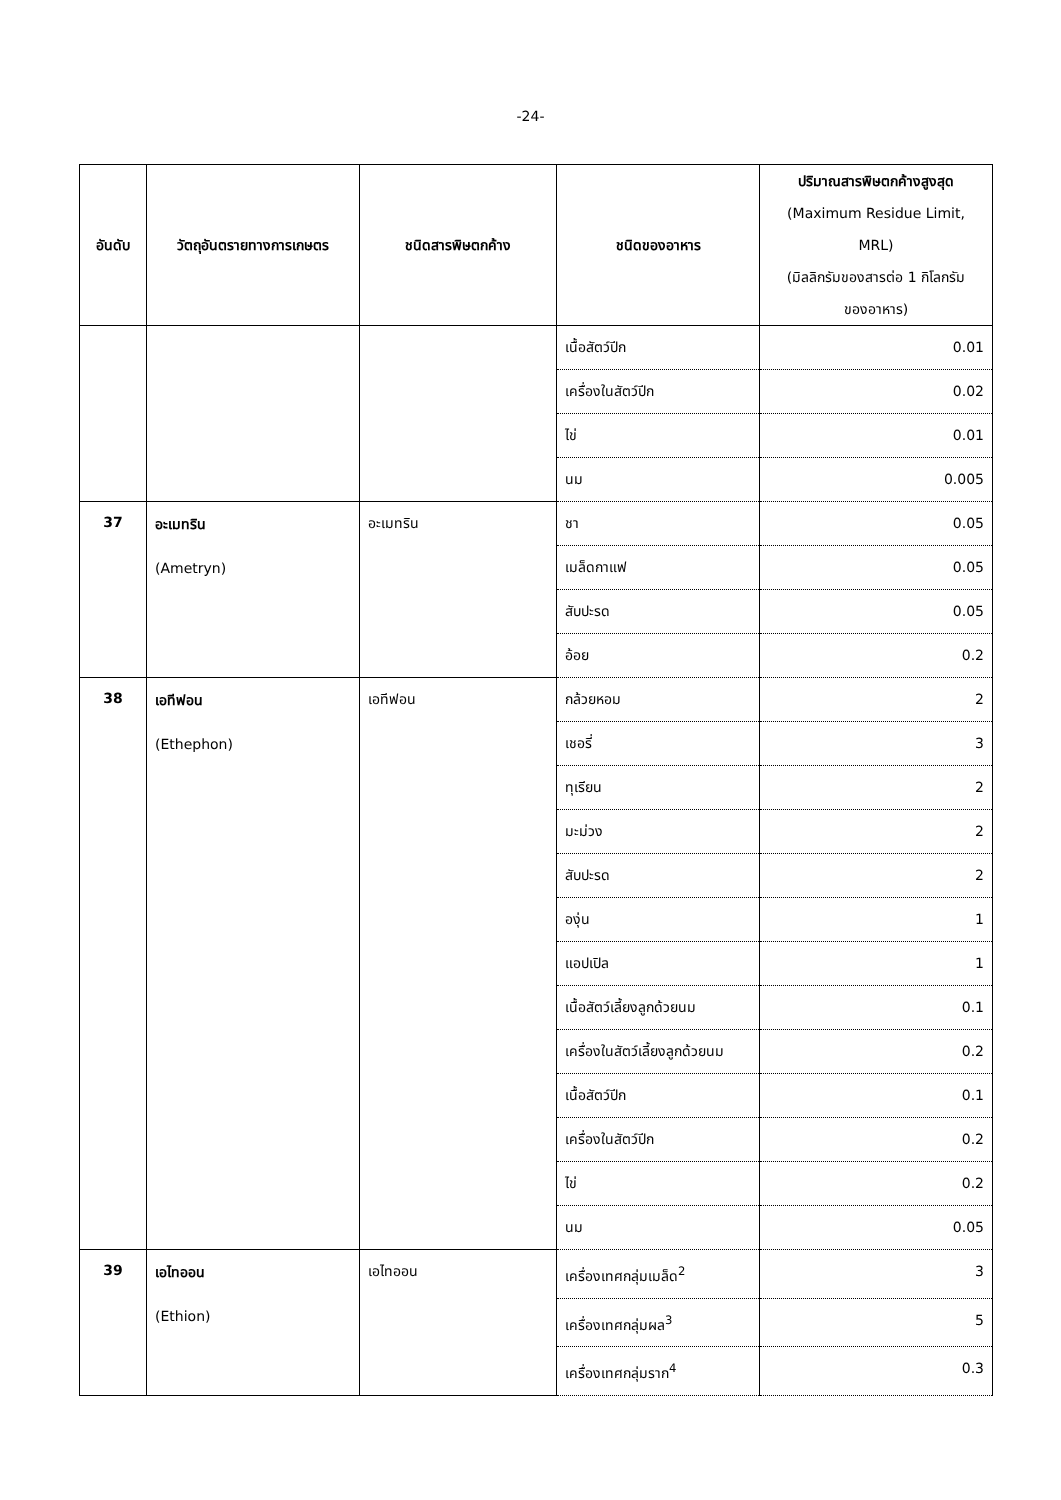-24-
| อันดับ | วัตถุอันตรายทางการเกษตร | ชนิดสารพิษตกค้าง | ชนิดของอาหาร | ปริมาณสารพิษตกค้างสูงสุด (Maximum Residue Limit, MRL) (มิลลิกรัมของสารต่อ 1 กิโลกรัม ของอาหาร) |
| --- | --- | --- | --- | --- |
| | | | เนื้อสัตว์ปีก | 0.01 |
| | | | เครื่องในสัตว์ปีก | 0.02 |
| | | | ไข่ | 0.01 |
| | | | นม | 0.005 |
| 37 | อะเมทริน (Ametryn) | อะเมทริน | ชา | 0.05 |
| | | | เมล็ดกาแฟ | 0.05 |
| | | | สับปะรด | 0.05 |
| | | | อ้อย | 0.2 |
| 38 | เอทีฟอน (Ethephon) | เอทีฟอน | กล้วยหอม | 2 |
| | | | เชอรี่ | 3 |
| | | | ทุเรียน | 2 |
| | | | มะม่วง | 2 |
| | | | สับปะรด | 2 |
| | | | องุ่น | 1 |
| | | | แอปเปิล | 1 |
| | | | เนื้อสัตว์เลี้ยงลูกด้วยนม | 0.1 |
| | | | เครื่องในสัตว์เลี้ยงลูกด้วยนม | 0.2 |
| | | | เนื้อสัตว์ปีก | 0.1 |
| | | | เครื่องในสัตว์ปีก | 0.2 |
| | | | ไข่ | 0.2 |
| | | | นม | 0.05 |
| 39 | เอไทออน (Ethion) | เอไทออน | เครื่องเทศกลุ่มเมล็ด<sup>2</sup> | 3 |
| | | | เครื่องเทศกลุ่มผล<sup>3</sup> | 5 |
| | | | เครื่องเทศกลุ่มราก<sup>4</sup> | 0.3 |